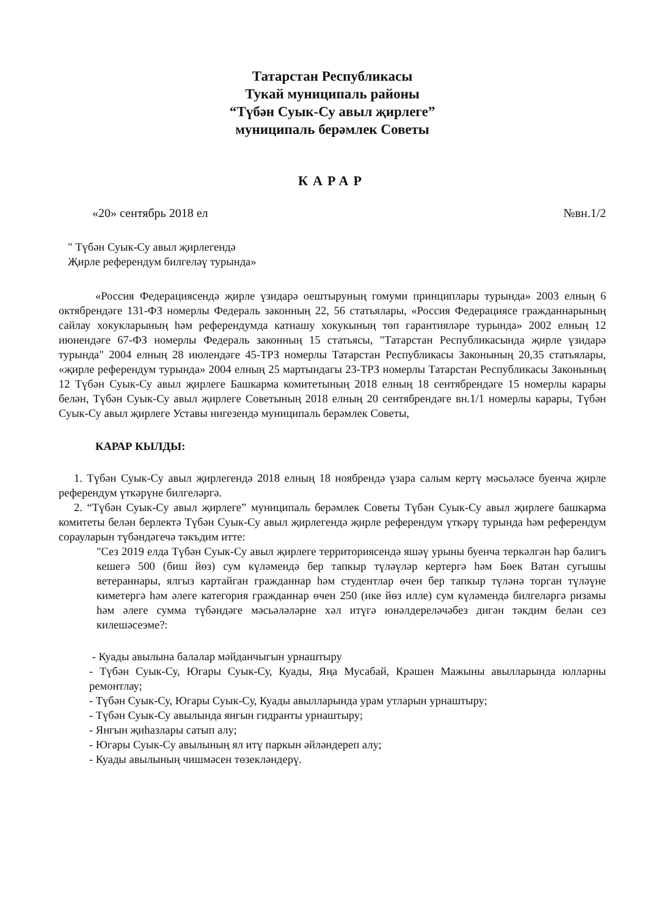Татарстан Республикасы
Тукай муниципаль районы
“Түбән Суык-Су авыл җирлеге”
муниципаль берәмлек Советы
КАРАР
«20» сентябрь 2018 ел №вн.1/2
" Түбән Суык-Су авыл җирлегендә
Җирле референдум билгеләү турында»
«Россия Федерациясендә җирле үзидарә оештыруның гомуми принциплары турында» 2003 елның 6 октябрендәге 131-ФЗ номерлы Федераль законның 22, 56 статьялары, «Россия Федерациясе гражданнарының сайлау хокукларының һәм референдумда катнашу хокукының төп гарантияләре турында» 2002 елның 12 июнендәге 67-ФЗ номерлы Федераль законның 15 статьясы, "Татарстан Республикасында җирле үзидарә турында" 2004 елның 28 июлендәге 45-ТРЗ номерлы Татарстан Республикасы Законының 20,35 статьялары, «җирле референдум турында» 2004 елның 25 мартындагы 23-ТРЗ номерлы Татарстан Республикасы Законының 12 Түбән Суык-Су авыл җирлеге Башкарма комитетының 2018 елның 18 сентябрендәге 15 номерлы карары белән, Түбән Суык-Су авыл җирлеге Советының 2018 елның 20 сентябрендәге вн.1/1 номерлы карары, Түбән Суык-Су авыл җирлеге Уставы нигезендә муниципаль берәмлек Советы,
КАРАР КЫЛДЫ:
1. Түбән Суык-Су авыл җирлегендә 2018 елның 18 ноябрендә үзара салым кертү мәсьәләсе буенча җирле референдум үткәрүне билгеләргә.
2. “Түбән Суык-Су авыл җирлеге” муниципаль берәмлек Советы Түбән Суык-Су авыл җирлеге башкарма комитеты белән берлектә Түбән Суык-Су авыл җирлегендә җирле референдум үткәрү турында һәм референдум сорауларын түбәндәгечә тәкъдим итте:
"Сез 2019 елда Түбән Суык-Су авыл җирлеге территориясендә яшәү урыны буенча теркәлгән һәр балигъ кешегә 500 (биш йөз) сум күләмендә бер тапкыр түләүләр кертергә һәм Бөек Ватан сугышы ветераннары, ялгыз картайган гражданнар һәм студентлар өчен бер тапкыр түләнә торган түләүне киметергә һәм әлеге категория гражданнар өчен 250 (ике йөз илле) сум күләмендә билгеләргә ризамы һәм әлеге сумма түбәндәге мәсьәләләрне хәл итүгә юнәлдереләчәбез дигән тәкдим белән сез килешәсеэме?:
- Куады авылына балалар мәйданчыгын урнаштыру
- Түбән Суык-Су, Югары Суык-Су, Куады, Яңа Мусабай, Крәшен Мажыны авылларында юлларны ремонтлау;
- Түбән Суык-Су, Югары Суык-Су, Куады авылларында урам утларын урнаштыру;
- Түбән Суык-Су авылында янгын гидранты урнаштыру;
- Янгын җиһазлары сатып алу;
- Югары Суык-Су авылының ял итү паркын әйләндереп алу;
- Куады авылының чишмәсен төзекләндерү.